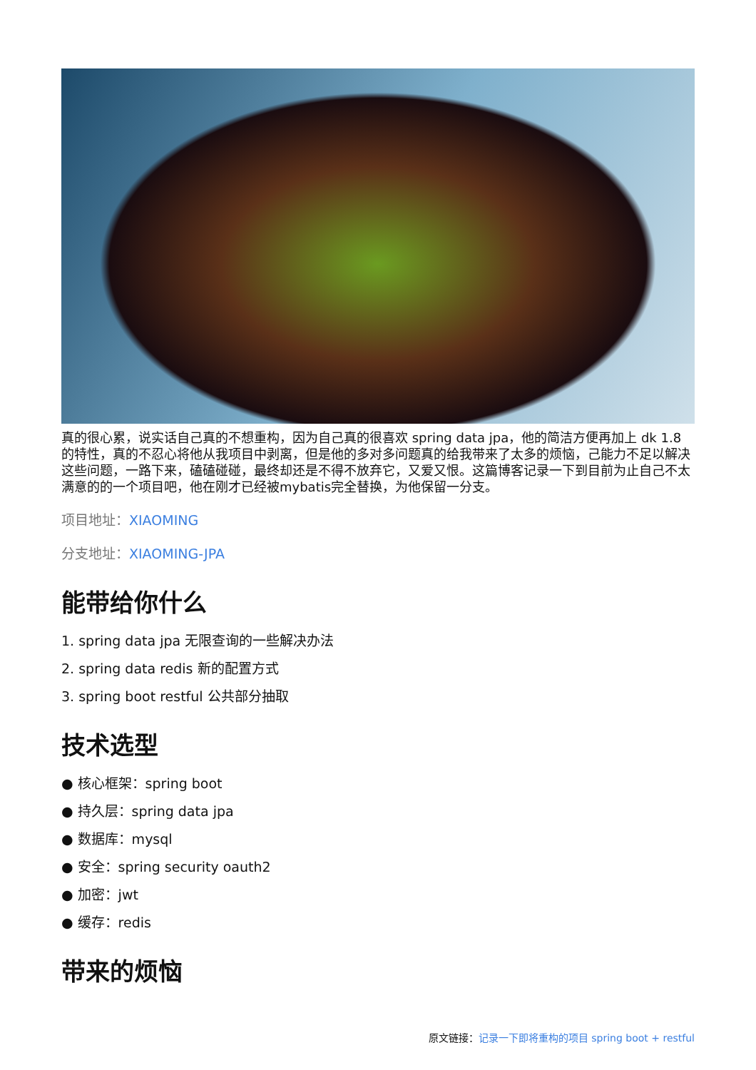真的很心累，说实话自己真的不想重构，因为自己真的很喜欢 spring data jpa，他的简洁方便再加上 dk 1.8 的特性，真的不忍心将他从我项目中剥离，但是他的多对多问题真的给我带来了太多的烦恼，己能力不足以解决这些问题，一路下来，磕磕碰碰，最终却还是不得不放弃它，又爱又恨。这篇博客记录一下到目前为止自己不太满意的的一个项目吧，他在刚才已经被mybatis完全替换，为他保留一分支。
项目地址：XIAOMING
分支地址：XIAOMING-JPA
能带给你什么
1. spring data jpa 无限查询的一些解决办法
2. spring data redis 新的配置方式
3. spring boot restful 公共部分抽取
技术选型
● 核心框架：spring boot
● 持久层：spring data jpa
● 数据库：mysql
● 安全：spring security oauth2
● 加密：jwt
● 缓存：redis
带来的烦恼
原文链接：记录一下即将重构的项目 spring boot + restful